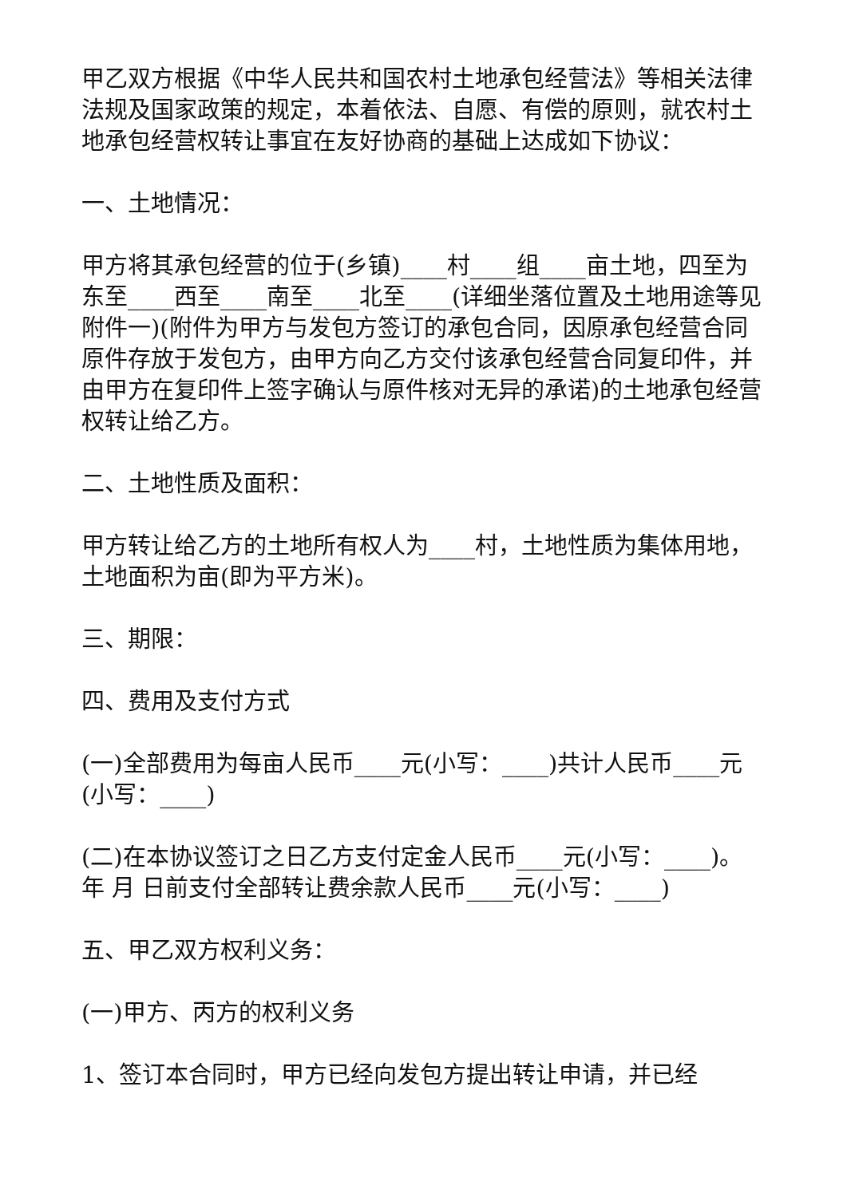甲乙双方根据《中华人民共和国农村土地承包经营法》等相关法律法规及国家政策的规定，本着依法、自愿、有偿的原则，就农村土地承包经营权转让事宜在友好协商的基础上达成如下协议：
一、土地情况：
甲方将其承包经营的位于(乡镇)____村____组____亩土地，四至为东至____西至____南至____北至____(详细坐落位置及土地用途等见附件一)(附件为甲方与发包方签订的承包合同，因原承包经营合同原件存放于发包方，由甲方向乙方交付该承包经营合同复印件，并由甲方在复印件上签字确认与原件核对无异的承诺)的土地承包经营权转让给乙方。
二、土地性质及面积：
甲方转让给乙方的土地所有权人为____村，土地性质为集体用地，土地面积为亩(即为平方米)。
三、期限：
四、费用及支付方式
(一)全部费用为每亩人民币____元(小写：____)共计人民币____元(小写：____)
(二)在本协议签订之日乙方支付定金人民币____元(小写：____)。 年 月 日前支付全部转让费余款人民币____元(小写：____)
五、甲乙双方权利义务：
(一)甲方、丙方的权利义务
1、签订本合同时，甲方已经向发包方提出转让申请，并已经